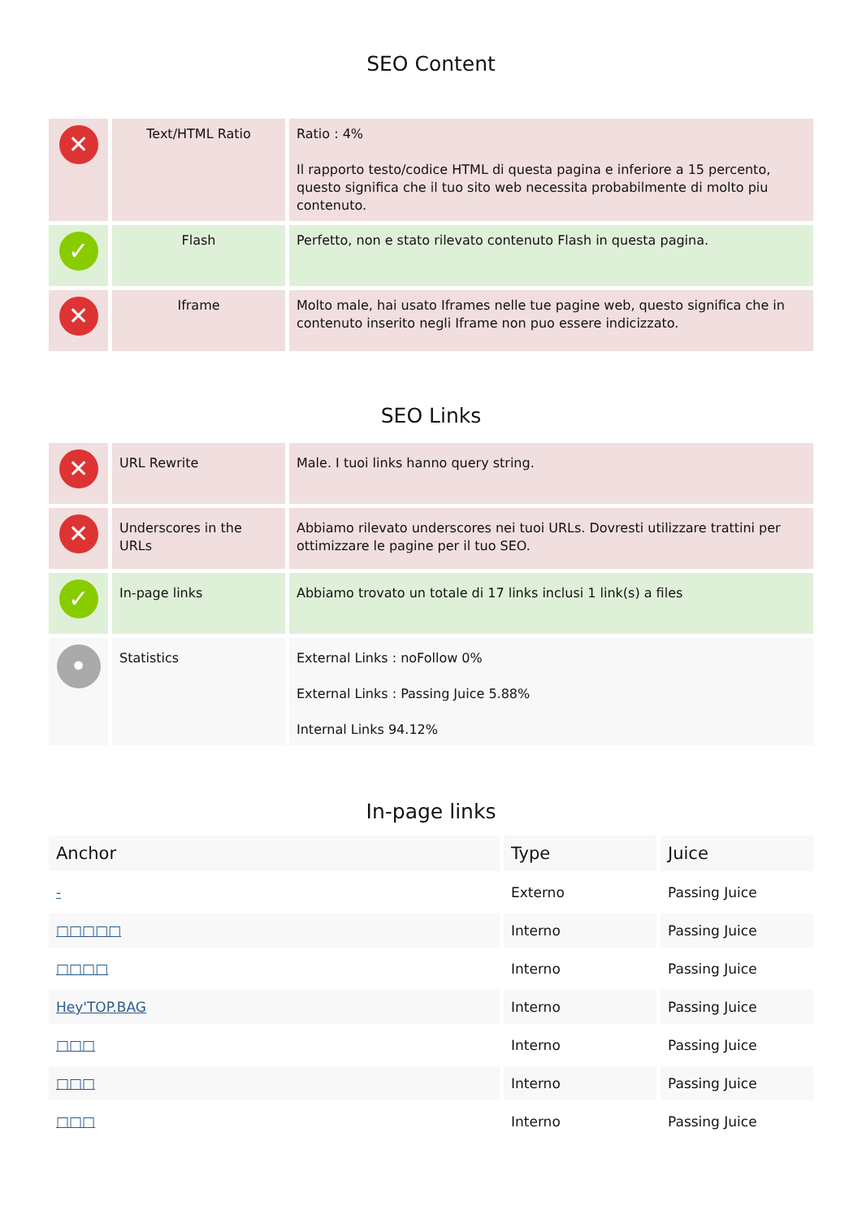SEO Content
| ✕ | Text/HTML Ratio | Ratio : 4% Il rapporto testo/codice HTML di questa pagina e inferiore a 15 percento, questo significa che il tuo sito web necessita probabilmente di molto piu contenuto. |
| ✓ | Flash | Perfetto, non e stato rilevato contenuto Flash in questa pagina. |
| ✕ | Iframe | Molto male, hai usato Iframes nelle tue pagine web, questo significa che in contenuto inserito negli Iframe non puo essere indicizzato. |
SEO Links
| ✕ | URL Rewrite | Male. I tuoi links hanno query string. |
| ✕ | Underscores in the URLs | Abbiamo rilevato underscores nei tuoi URLs. Dovresti utilizzare trattini per ottimizzare le pagine per il tuo SEO. |
| ✓ | In-page links | Abbiamo trovato un totale di 17 links inclusi 1 link(s) a files |
| • | Statistics | External Links : noFollow 0% External Links : Passing Juice 5.88% Internal Links 94.12% |
In-page links
| Anchor | Type | Juice |
| --- | --- | --- |
| - | Externo | Passing Juice |
| □□□□□ | Interno | Passing Juice |
| □□□□ | Interno | Passing Juice |
| Hey'TOP.BAG | Interno | Passing Juice |
| □□□ | Interno | Passing Juice |
| □□□ | Interno | Passing Juice |
| □□□ | Interno | Passing Juice |